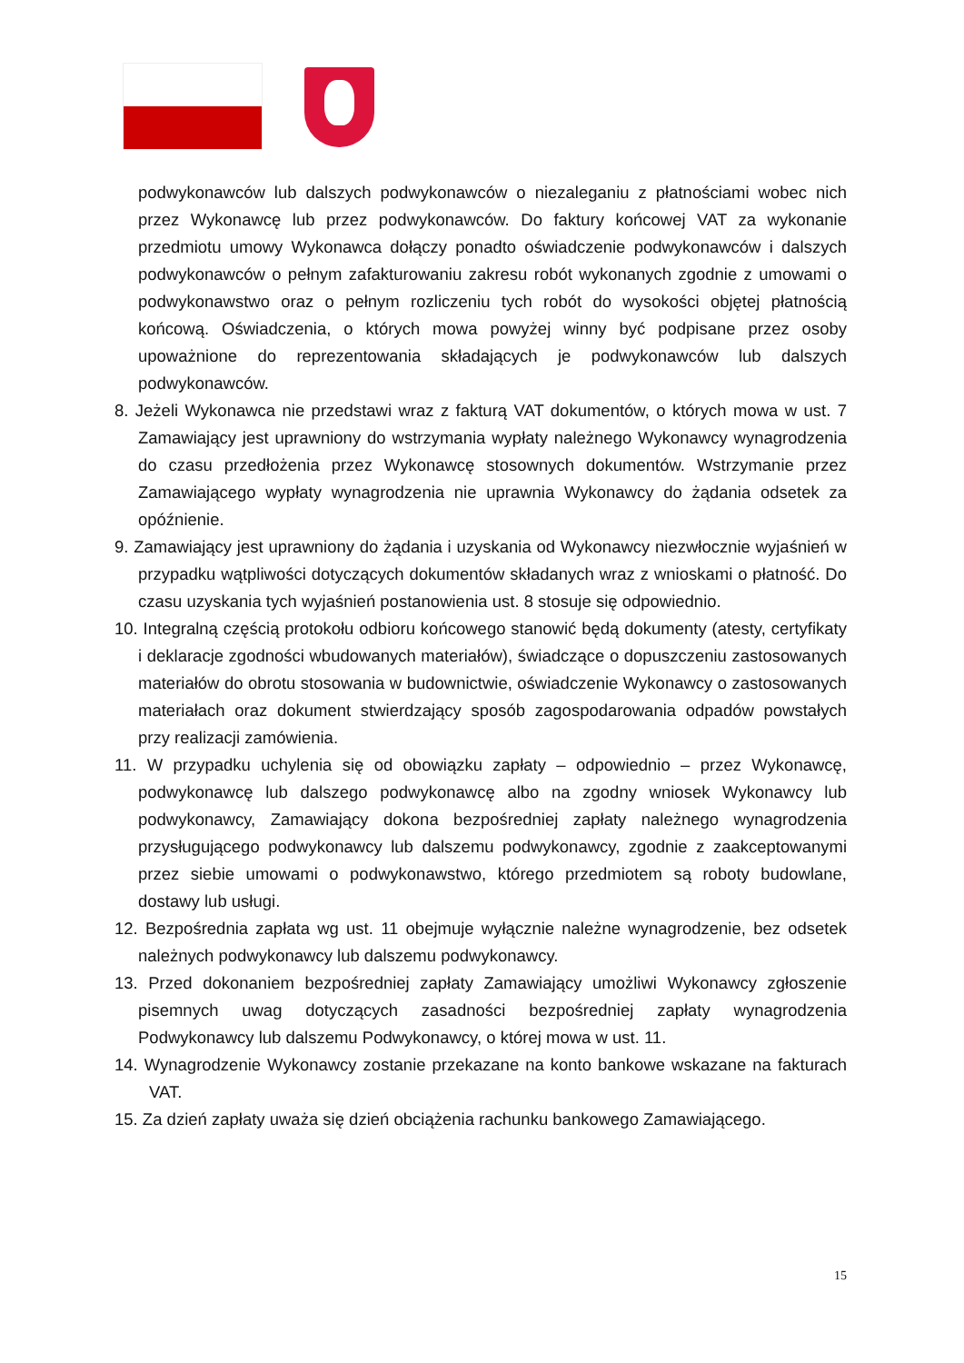podwykonawców lub dalszych podwykonawców o niezaleganiu z płatnościami wobec nich przez Wykonawcę lub przez podwykonawców. Do faktury końcowej VAT za wykonanie przedmiotu umowy Wykonawca dołączy ponadto oświadczenie podwykonawców i dalszych podwykonawców o pełnym zafakturowaniu zakresu robót wykonanych zgodnie z umowami o podwykonawstwo oraz o pełnym rozliczeniu tych robót do wysokości objętej płatnością końcową. Oświadczenia, o których mowa powyżej winny być podpisane przez osoby upoważnione do reprezentowania składających je podwykonawców lub dalszych podwykonawców.
8. Jeżeli Wykonawca nie przedstawi wraz z fakturą VAT dokumentów, o których mowa w ust. 7 Zamawiający jest uprawniony do wstrzymania wypłaty należnego Wykonawcy wynagrodzenia do czasu przedłożenia przez Wykonawcę stosownych dokumentów. Wstrzymanie przez Zamawiającego wypłaty wynagrodzenia nie uprawnia Wykonawcy do żądania odsetek za opóźnienie.
9. Zamawiający jest uprawniony do żądania i uzyskania od Wykonawcy niezwłocznie wyjaśnień w przypadku wątpliwości dotyczących dokumentów składanych wraz z wnioskami o płatność. Do czasu uzyskania tych wyjaśnień postanowienia ust. 8 stosuje się odpowiednio.
10. Integralną częścią protokołu odbioru końcowego stanowić będą dokumenty (atesty, certyfikaty i deklaracje zgodności wbudowanych materiałów), świadczące o dopuszczeniu zastosowanych materiałów do obrotu stosowania w budownictwie, oświadczenie Wykonawcy o zastosowanych materiałach oraz dokument stwierdzający sposób zagospodarowania odpadów powstałych przy realizacji zamówienia.
11. W przypadku uchylenia się od obowiązku zapłaty – odpowiednio – przez Wykonawcę, podwykonawcę lub dalszego podwykonawcę albo na zgodny wniosek Wykonawcy lub podwykonawcy, Zamawiający dokona bezpośredniej zapłaty należnego wynagrodzenia przysługującego podwykonawcy lub dalszemu podwykonawcy, zgodnie z zaakceptowanymi przez siebie umowami o podwykonawstwo, którego przedmiotem są roboty budowlane, dostawy lub usługi.
12. Bezpośrednia zapłata wg ust. 11 obejmuje wyłącznie należne wynagrodzenie, bez odsetek należnych podwykonawcy lub dalszemu podwykonawcy.
13. Przed dokonaniem bezpośredniej zapłaty Zamawiający umożliwi Wykonawcy zgłoszenie pisemnych uwag dotyczących zasadności bezpośredniej zapłaty wynagrodzenia Podwykonawcy lub dalszemu Podwykonawcy, o której mowa w ust. 11.
14. Wynagrodzenie Wykonawcy zostanie przekazane na konto bankowe wskazane na fakturach VAT.
15. Za dzień zapłaty uważa się dzień obciążenia rachunku bankowego Zamawiającego.
15